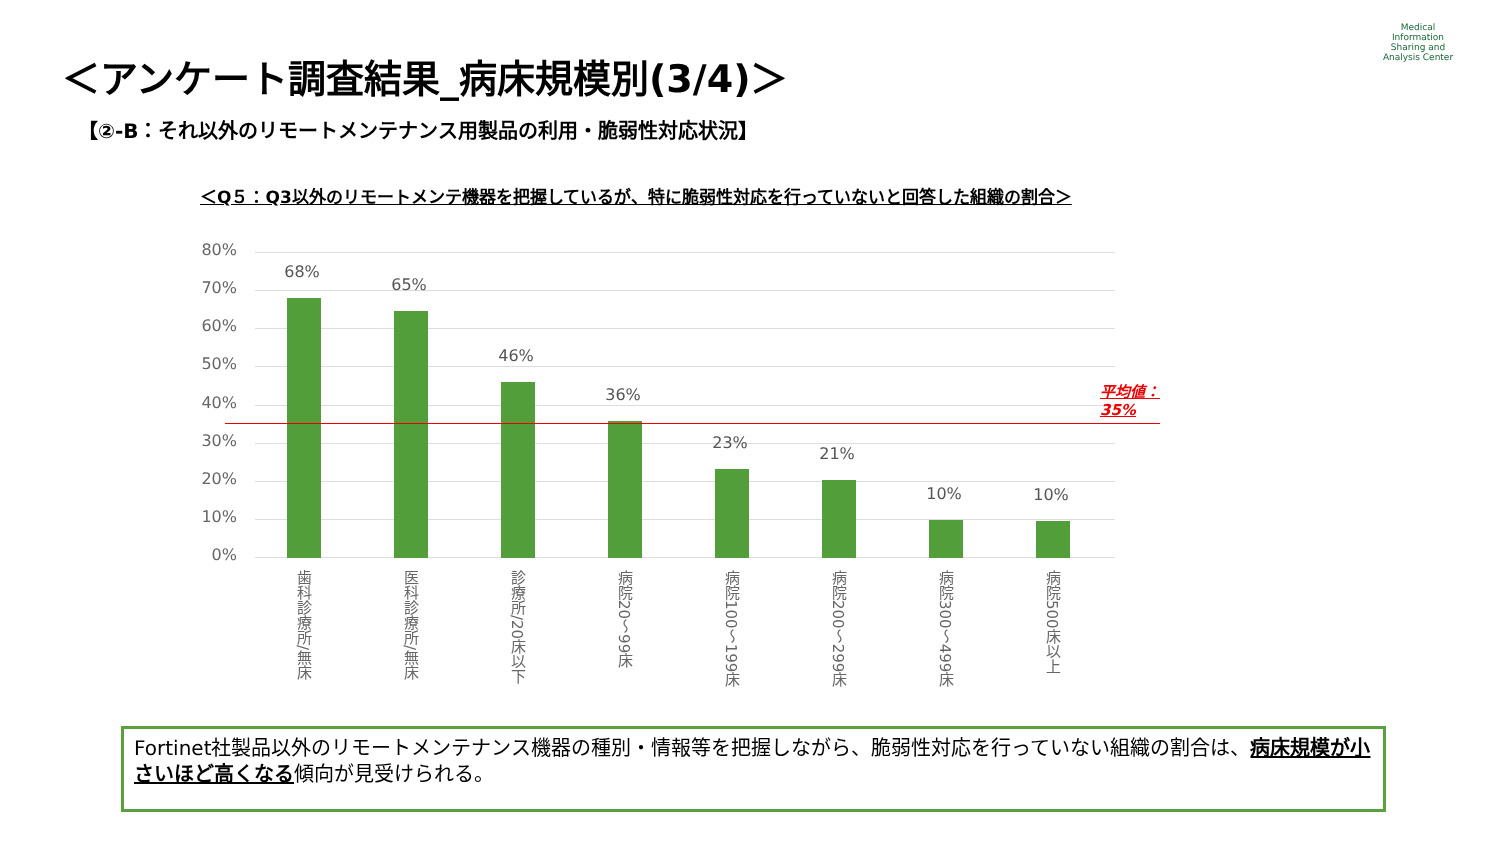＜アンケート調査結果_病床規模別(3/4)＞
Medical Information Sharing and Analysis Center
【②-B：それ以外のリモートメンテナンス用製品の利用・脆弱性対応状況】
＜Q５：Q3以外のリモートメンテ機器を把握しているが、特に脆弱性対応を行っていないと回答した組織の割合＞
80%
70%
60%
50%
40%
30%
20%
10%
0%
68%
65%
46%
36%
23%
21%
10% 10%
平均値：35%
歯科診療所/無床
医科診療所/無床
診療所/20床以下
病院20～99床
病院100～199床
病院200～299床
病院300～499床
病院500床以上
Fortinet社製品以外のリモートメンテナンス機器の種別・情報等を把握しながら、脆弱性対応を行っていない組織の割合は、病床規模が小さいほど高くなる傾向が見受けられる。